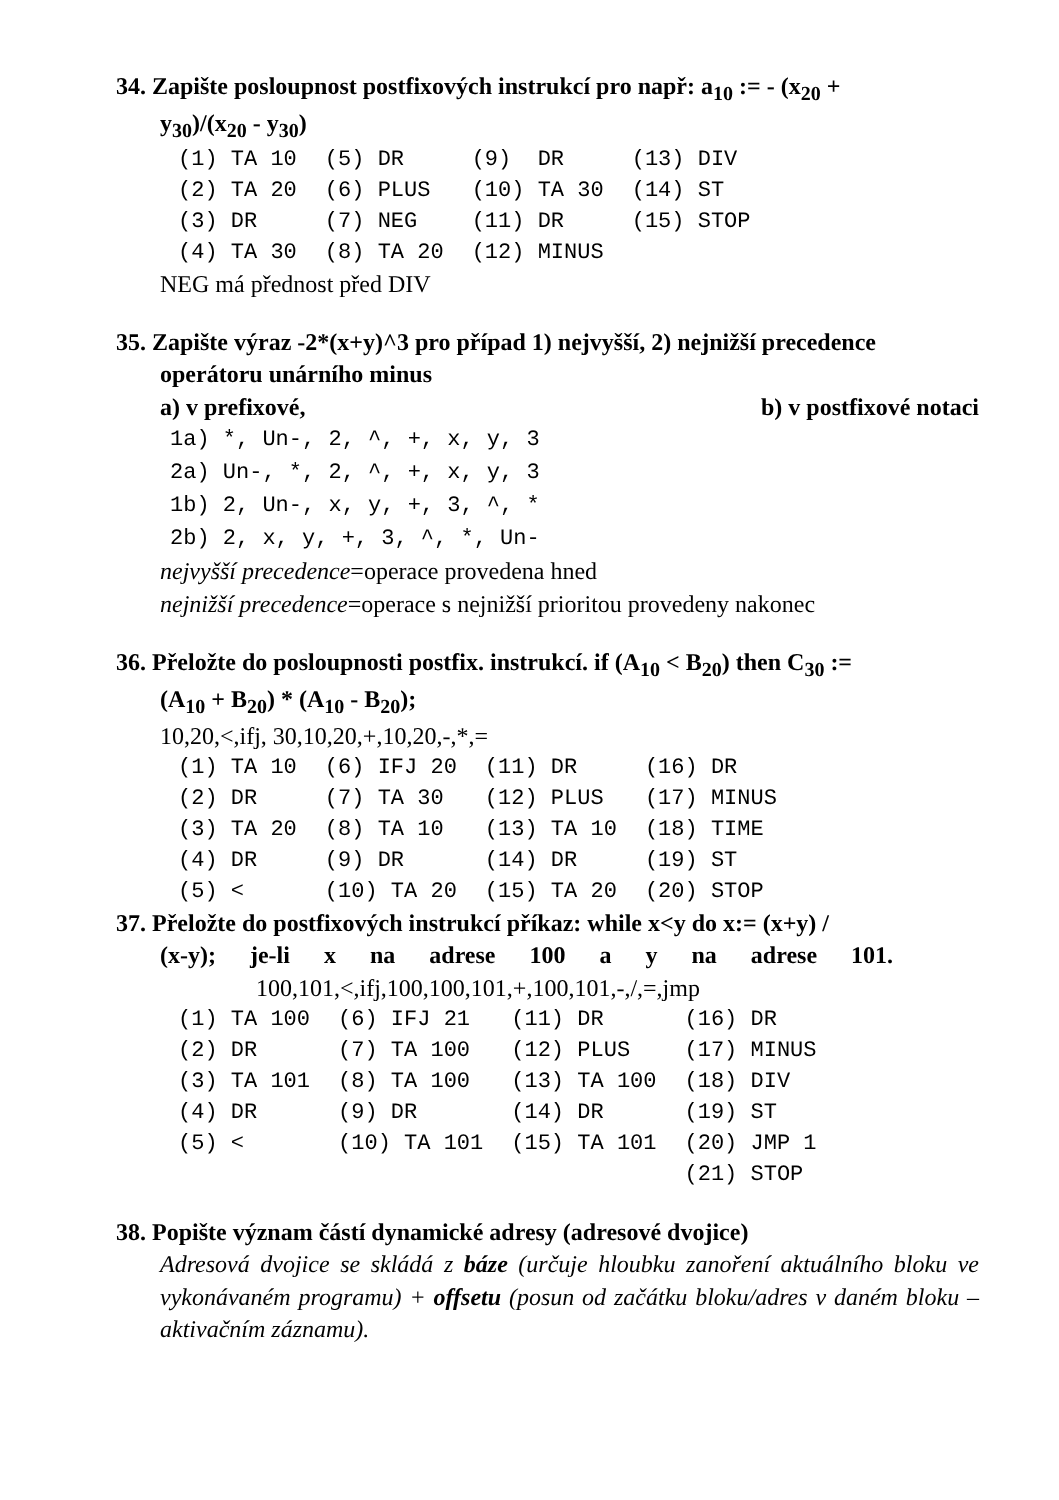34. Zapište posloupnost postfixových instrukcí pro např: a<sub>10</sub> := - (x<sub>20</sub> +
y<sub>30</sub>)/(x<sub>20</sub> - y<sub>30</sub>)
| (1) TA 10 | (5) DR | (9) DR | (13) DIV |
| (2) TA 20 | (6) PLUS | (10) TA 30 | (14) ST |
| (3) DR | (7) NEG | (11) DR | (15) STOP |
| (4) TA 30 | (8) TA 20 | (12) MINUS | |
NEG má přednost před DIV
35. Zapište výraz -2*(x+y)^3 pro případ 1) nejvyšší, 2) nejnižší precedence
operátoru unárního minus
a) v prefixové, b) v postfixové notaci
1a) *, Un-, 2, ^, +, x, y, 3 2a) Un-, *, 2, ^, +, x, y, 3 1b) 2, Un-, x, y, +, 3, ^, * 2b) 2, x, y, +, 3, ^, *, Un-
nejvyšší precedence=operace provedena hned
nejnižší precedence=operace s nejnižší prioritou provedeny nakonec
36. Přeložte do posloupnosti postfix. instrukcí. if (A<sub>10</sub> < B<sub>20</sub>) then C<sub>30</sub> :=
(A<sub>10</sub> + B<sub>20</sub>) * (A<sub>10</sub> - B<sub>20</sub>);
10,20,<,ifj, 30,10,20,+,10,20,-,*,=
| (1) TA 10 | (6) IFJ 20 | (11) DR | (16) DR |
| (2) DR | (7) TA 30 | (12) PLUS | (17) MINUS |
| (3) TA 20 | (8) TA 10 | (13) TA 10 | (18) TIME |
| (4) DR | (9) DR | (14) DR | (19) ST |
| (5) < | (10) TA 20 | (15) TA 20 | (20) STOP |
37. Přeložte do postfixových instrukcí příkaz: while x<y do x:= (x+y) /
(x-y); je-li x na adrese 100 a y na adrese 101.
100,101,<,ifj,100,100,101,+,100,101,-,/,=,jmp
| (1) TA 100 | (6) IFJ 21 | (11) DR | (16) DR |
| (2) DR | (7) TA 100 | (12) PLUS | (17) MINUS |
| (3) TA 101 | (8) TA 100 | (13) TA 100 | (18) DIV |
| (4) DR | (9) DR | (14) DR | (19) ST |
| (5) < | (10) TA 101 | (15) TA 101 | (20) JMP 1 |
| | | | (21) STOP |
38. Popište význam částí dynamické adresy (adresové dvojice)
Adresová dvojice se skládá z báze (určuje hloubku zanoření aktuálního bloku ve vykonávaném programu) + offsetu (posun od začátku bloku/adres v daném bloku – aktivačním záznamu).